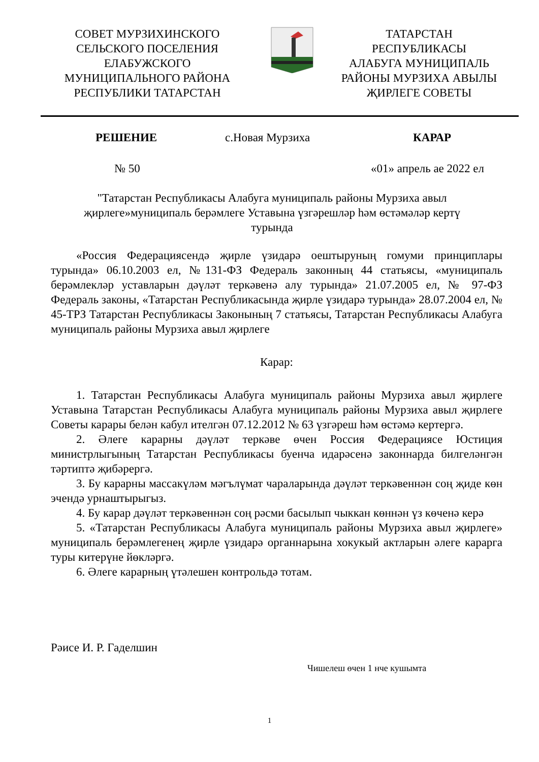СОВЕТ МУРЗИХИНСКОГО
СЕЛЬСКОГО ПОСЕЛЕНИЯ
ЕЛАБУЖСКОГО
МУНИЦИПАЛЬНОГО РАЙОНА
РЕСПУБЛИКИ ТАТАРСТАН
ТАТАРСТАН
РЕСПУБЛИКАСЫ
АЛАБУГА МУНИЦИПАЛЬ
РАЙОНЫ МУРЗИХА АВЫЛЫ
ҖИРЛЕГЕ СОВЕТЫ
РЕШЕНИЕ с.Новая Мурзиха КАРАР
№ 50 «01» апрель ае 2022 ел
"Татарстан Республикасы Алабуга муниципаль районы Мурзиха авыл җирлеге»муниципаль берәмлеге Уставына үзгәрешләр һәм өстәмәләр кертү турында
«Россия Федерациясендә җирле үзидарә оештыруның гомуми принциплары турында» 06.10.2003 ел, №131-ФЗ Федераль законның 44 статьясы, «муниципаль берәмлекләр уставларын дәүләт теркәвенә алу турында» 21.07.2005 ел, № 97-ФЗ Федераль законы, «Татарстан Республикасында җирле үзидарә турында» 28.07.2004 ел, № 45-ТРЗ Татарстан Республикасы Законының 7 статьясы, Татарстан Республикасы Алабуга муниципаль районы Мурзиха авыл җирлеге
Карар:
1. Татарстан Республикасы Алабуга муниципаль районы Мурзиха авыл җирлеге Уставына Татарстан Республикасы Алабуга муниципаль районы Мурзиха авыл җирлеге Советы карары белән кабул ителгән 07.12.2012 № 63 үзгәреш һәм өстәмә кертергә.
2. Әлеге карарны дәүләт теркәве өчен Россия Федерациясе Юстиция министрлыгының Татарстан Республикасы буенча идарәсенә законнарда билгеләнгән тәртиптә җибәрергә.
3. Бу карарны массакүләм мәгълүмат чараларында дәүләт теркәвеннән соң җиде көн эчендә урнаштырыгыз.
4. Бу карар дәүләт теркәвеннән соң рәсми басылып чыккан көннән үз көченә керә
5. «Татарстан Республикасы Алабуга муниципаль районы Мурзиха авыл җирлеге» муниципаль берәмлегенең җирле үзидарә органнарына хокукый актларын әлеге карарга туры китерүне йөкләргә.
6. Әлеге карарның үтәлешен контрольдә тотам.
Рәисе И. Р. Гаделшин
Чишелеш өчен 1 нче кушымта
1